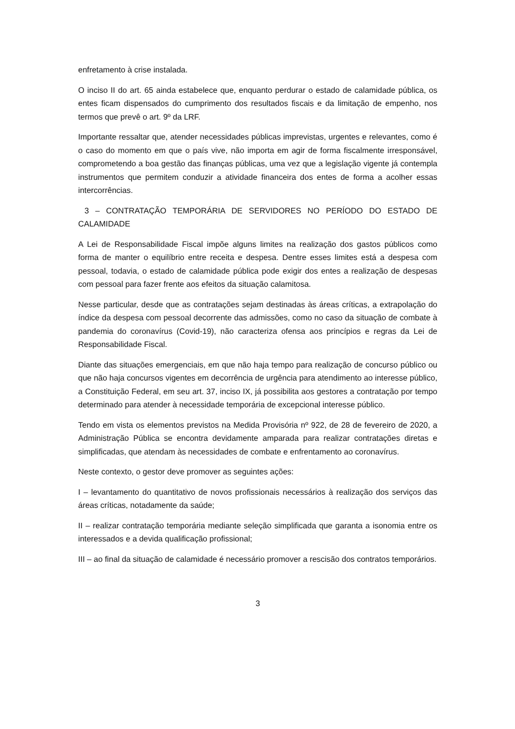enfretamento à crise instalada.
O inciso II do art. 65 ainda estabelece que, enquanto perdurar o estado de calamidade pública, os entes ficam dispensados do cumprimento dos resultados fiscais e da limitação de empenho, nos termos que prevê o art. 9º da LRF.
Importante ressaltar que, atender necessidades públicas imprevistas, urgentes e relevantes, como é o caso do momento em que o país vive, não importa em agir de forma fiscalmente irresponsável, comprometendo a boa gestão das finanças públicas, uma vez que a legislação vigente já contempla instrumentos que permitem conduzir a atividade financeira dos entes de forma a acolher essas intercorrências.
3 – CONTRATAÇÃO TEMPORÁRIA DE SERVIDORES NO PERÍODO DO ESTADO DE CALAMIDADE
A Lei de Responsabilidade Fiscal impõe alguns limites na realização dos gastos públicos como forma de manter o equilíbrio entre receita e despesa. Dentre esses limites está a despesa com pessoal, todavia, o estado de calamidade pública pode exigir dos entes a realização de despesas com pessoal para fazer frente aos efeitos da situação calamitosa.
Nesse particular, desde que as contratações sejam destinadas às áreas críticas, a extrapolação do índice da despesa com pessoal decorrente das admissões, como no caso da situação de combate à pandemia do coronavírus (Covid-19), não caracteriza ofensa aos princípios e regras da Lei de Responsabilidade Fiscal.
Diante das situações emergenciais, em que não haja tempo para realização de concurso público ou que não haja concursos vigentes em decorrência de urgência para atendimento ao interesse público, a Constituição Federal, em seu art. 37, inciso IX, já possibilita aos gestores a contratação por tempo determinado para atender à necessidade temporária de excepcional interesse público.
Tendo em vista os elementos previstos na Medida Provisória nº 922, de 28 de fevereiro de 2020, a Administração Pública se encontra devidamente amparada para realizar contratações diretas e simplificadas, que atendam às necessidades de combate e enfrentamento ao coronavírus.
Neste contexto, o gestor deve promover as seguintes ações:
I – levantamento do quantitativo de novos profissionais necessários à realização dos serviços das áreas críticas, notadamente da saúde;
II – realizar contratação temporária mediante seleção simplificada que garanta a isonomia entre os interessados e a devida qualificação profissional;
III – ao final da situação de calamidade é necessário promover a rescisão dos contratos temporários.
3